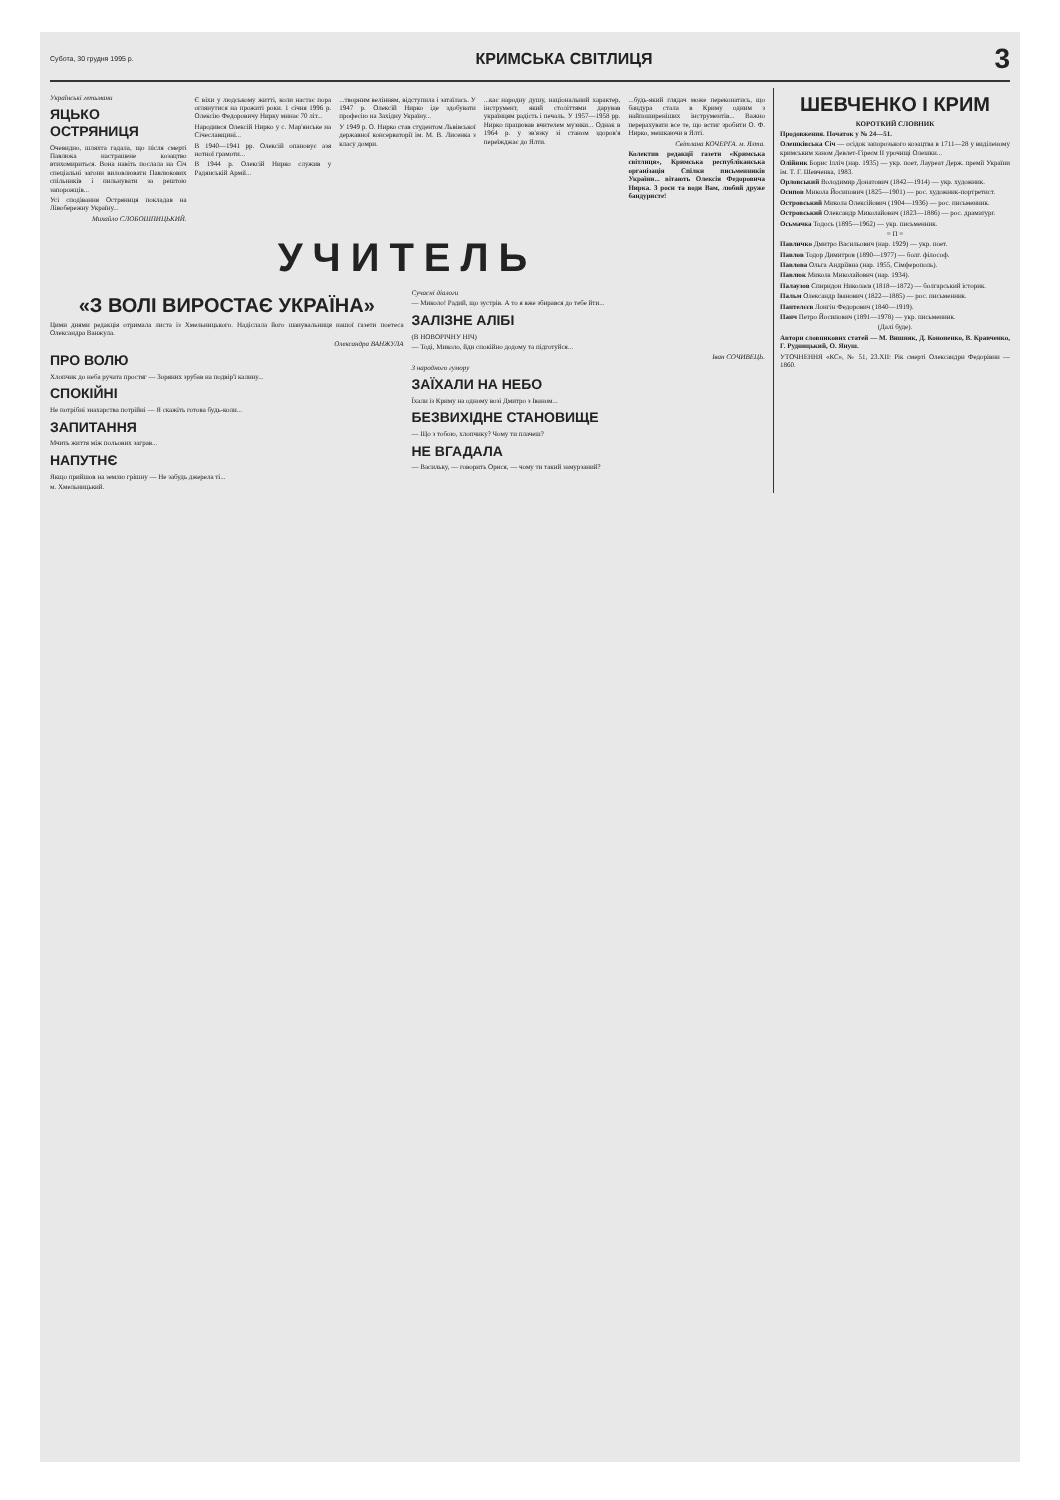Субота, 30 грудня 1995 р. КРИМСЬКА СВІТЛИЦЯ 3
Українські гетьмани
ЯЦЬКО ОСТРЯНИЦЯ
Очевидно, шляхта гадала, що після смерті Павлюка настрашене козацтво втихомириться. Вона навіть послала на Січ спеціальні загони виловлювати Павлюкових спільників і пильнувати за рештою запорожців...
Усі сподівання Остряниця покладав на Лівобережну Україну...
Михайло СЛОБОШПИЦЬКИЙ.
Є віхи у людському житті, коли настає пора оглянутися на прожиті роки. 1 січня 1996 р. Олексію Федоровичу Нирку минає 70 літ...
Народився Олексій Нирко у с. Мар'янське на Січеславщині...
В 1940—1941 рр. Олексій опановує азя нотної грамоти...
В 1944 р. Олексій Нирко служив у Радянській Армії...
...творним велінням, відступила і затаїлась. У 1947 р. Олексій Нирко іде здобувати професію на Західну Україну...
У 1949 р. О. Нирко став студентом Львівської державної консерваторії ім. М. В. Лисенка з класу домри.
...кає народну душу, національний характер, інструмент, який століттями дарував українцям радість і печаль. У 1957—1958 рр. Нирко працював вчителем музики... Однак в 1964 р. у зв'язку зі станом здоров'я переїжджає до Ялти.
...будь-який глядач може переконатись, що бандура стала в Криму одним з найпоширеніших інструментів... Важно перерахувати все те, що встиг зробити О. Ф. Нирко, мешкаючи в Ялті.
Світлана КОЧЕРГА. м. Ялта.
Колектив редакції газети «Кримська світлиця», Кримська республіканська організація Спілки письменників України... вітають Олексія Федоровича Нирка. З роси та води Вам, любий друже бандуристе!
УЧИТЕЛЬ
«З ВОЛІ ВИРОСТАЄ УКРАЇНА»
Цими днями редакція отримала листа із Хмельницького. Надіслала його шанувальниця нашої газети поетеса Олександра Ванжула.
Олександра ВАНЖУЛА
ПРО ВОЛЮ
Хлопчик до неба ручата простяг — Зоряних зрубав на подвір'ї калину...
СПОКІЙНІ
Не потрібні знахарства потрійні — Я скажіть готова будь-коли...
ЗАПИТАННЯ
Мчить життя між польових заграв...
НАПУТНЄ
Якщо прийшов на землю грішну — Не забудь джерела ті...
м. Хмельницький.
Сучасні діалоги
— Миколо! Радий, що зустрів. А то я вже збирався до тебе йти...
ЗАЛІЗНЕ АЛІБІ
(В НОВОРІЧНУ НІЧ)
— Тоді, Миколо, йди спокійно додому та підготуйся...
Іван СОЧИВЕЦЬ.
З народного гумору
ЗАЇХАЛИ НА НЕБО
Їхали із Криму на одному возі Дмитро з Іваном...
БЕЗВИХІДНЕ СТАНОВИЩЕ
— Що з тобою, хлопчику? Чому ти плачеш?
НЕ ВГАДАЛА
— Васильку, — говорить Орися, — чому ти такий замурзаний?
ШЕВЧЕНКО І КРИМ
КОРОТКИЙ СЛОВНИК
Продовження. Початок у № 24—51.
Олешківська Січ — осідок запорозького козацтва в 1711—28 у виділеному кримським ханом Девлет-Гіреєм II урочищі Олешки...
Олійник Борис Ілліч (нар. 1935) — укр. поет, Лауреат Держ. премії України ім. Т. Г. Шевченка, 1983.
Орловський Володимир Донатович (1842—1914) — укр. художник.
Осипов Микола Йосипович (1825—1901) — рос. художник-портретист.
Островський Микола Олексійович (1904—1936) — рос. письменник.
Островський Олександр Миколайович (1823—1886) — рос. драматург.
Осьмачка Тодось (1895—1962) — укр. письменник.
= П =
Павличко Дмитро Васильович (нар. 1929) — укр. поет.
Павлов Тодор Димитров (1890—1977) — болг. філософ.
Павлова Ольга Андріївна (нар. 1955, Сімферополь).
Павлюк Микола Миколайович (нар. 1934).
Палаузов Спиридон Николаєв (1818—1872) — болгарський історик.
Пальм Олександр Іванович (1822—1885) — рос. письменник.
Пантелєєв Лонгін Федорович (1840—1919).
Панч Петро Йосипович (1891—1978) — укр. письменник.
(Далі буде).
Автори словникових статей — М. Вишняк, Д. Кононенко, В. Кравченко, Г. Рудницький, О. Януш.
УТОЧНЕННЯ «КС», № 51, 23.XII: Рік смерті Олександри Федорівни — 1860.